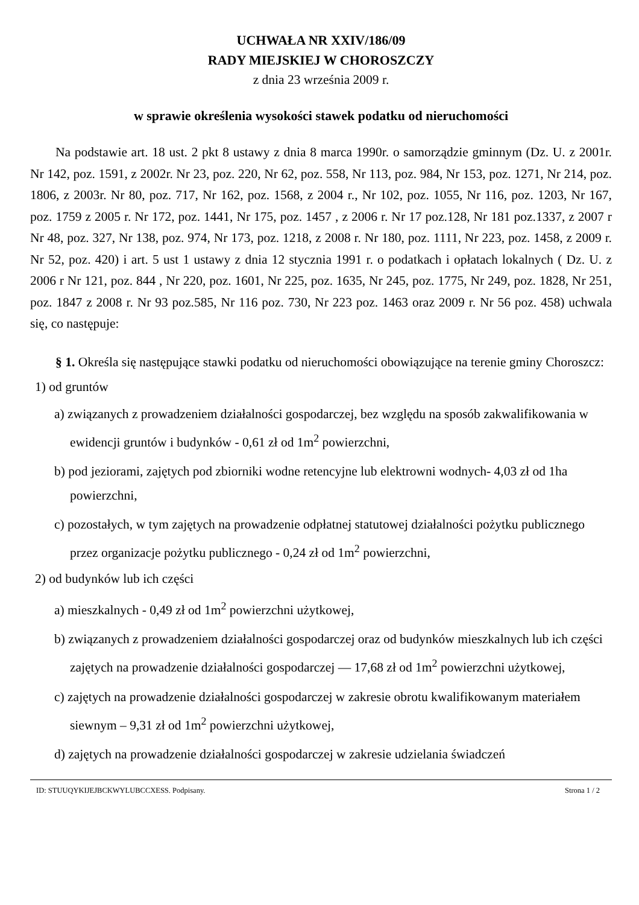UCHWAŁA NR XXIV/186/09
RADY MIEJSKIEJ W CHOROSZCZY
z dnia 23 września 2009 r.
w sprawie określenia wysokości stawek podatku od nieruchomości
Na podstawie art. 18 ust. 2 pkt 8 ustawy z dnia 8 marca 1990r. o samorządzie gminnym (Dz. U. z 2001r. Nr 142, poz. 1591, z 2002r. Nr 23, poz. 220, Nr 62, poz. 558, Nr 113, poz. 984, Nr 153, poz. 1271, Nr 214, poz. 1806, z 2003r. Nr 80, poz. 717, Nr 162, poz. 1568, z 2004 r., Nr 102, poz. 1055, Nr 116, poz. 1203, Nr 167, poz. 1759 z 2005 r. Nr 172, poz. 1441, Nr 175, poz. 1457 , z 2006 r. Nr 17 poz.128, Nr 181 poz.1337, z 2007 r Nr 48, poz. 327, Nr 138, poz. 974, Nr 173, poz. 1218, z 2008 r. Nr 180, poz. 1111, Nr 223, poz. 1458, z 2009 r. Nr 52, poz. 420) i art. 5 ust 1 ustawy z dnia 12 stycznia 1991 r. o podatkach i opłatach lokalnych ( Dz. U. z 2006 r Nr 121, poz. 844 , Nr 220, poz. 1601, Nr 225, poz. 1635, Nr 245, poz. 1775, Nr 249, poz. 1828, Nr 251, poz. 1847 z 2008 r. Nr 93 poz.585, Nr 116 poz. 730, Nr 223 poz. 1463 oraz 2009 r. Nr 56 poz. 458) uchwala się, co następuje:
§ 1. Określa się następujące stawki podatku od nieruchomości obowiązujące na terenie gminy Choroszcz:
1) od gruntów
a) związanych z prowadzeniem działalności gospodarczej, bez względu na sposób zakwalifikowania w ewidencji gruntów i budynków - 0,61 zł od 1m<sup>2</sup> powierzchni,
b) pod jeziorami, zajętych pod zbiorniki wodne retencyjne lub elektrowni wodnych- 4,03 zł od 1ha powierzchni,
c) pozostałych, w tym zajętych na prowadzenie odpłatnej statutowej działalności pożytku publicznego przez organizacje pożytku publicznego - 0,24 zł od 1m<sup>2</sup> powierzchni,
2) od budynków lub ich części
a) mieszkalnych - 0,49 zł od 1m<sup>2</sup> powierzchni użytkowej,
b) związanych z prowadzeniem działalności gospodarczej oraz od budynków mieszkalnych lub ich części zajętych na prowadzenie działalności gospodarczej — 17,68 zł od 1m<sup>2</sup> powierzchni użytkowej,
c) zajętych na prowadzenie działalności gospodarczej w zakresie obrotu kwalifikowanym materiałem siewnym – 9,31 zł od 1m<sup>2</sup> powierzchni użytkowej,
d) zajętych na prowadzenie działalności gospodarczej w zakresie udzielania świadczeń
ID: STUUQYKIJEJBCKWYLUBCCXESS. Podpisany. Strona 1 / 2